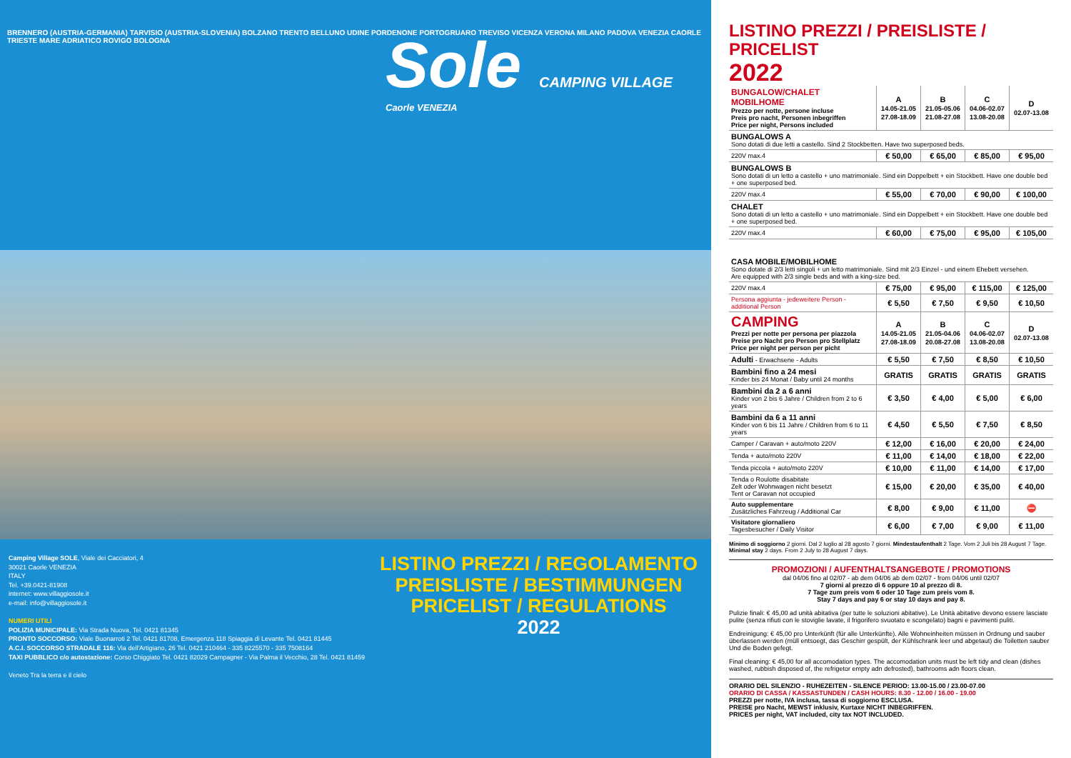BRENNERO (AUSTRIA-GERMANIA) TARVISIO (AUSTRIA-SLOVENIA) BOLZANO TRENTO BELLUNO UDINE PORDENONE PORTOGRUARO TREVISO VICENZA VERONA MILANO PADOVA VENEZIA CAORLE TRIESTE MARE ADRIATICO ROVIGO BOLOGNA
Sole CAMPING VILLAGE
Caorle VENEZIA
Camping Village SOLE, Viale dei Cacciatori, 4
30021 Caorle VENEZIA
ITALY
Tel. +39.0421-81908
internet: www.villaggiosole.it
e-mail: info@villaggiosole.it
NUMERI UTILI
POLIZIA MUNICIPALE: Via Strada Nuova, Tel. 0421 81345
PRONTO SOCCORSO: Viale Buonarroti 2 Tel. 0421 81708, Emergenza 118 Spiaggia di Levante Tel. 0421 81445
A.C.I. SOCCORSO STRADALE 116: Via dell'Artigiano, 26 Tel. 0421 210464 - 335 8225570 - 335 7508164
TAXI PUBBLICO c/o autostazione: Corso Chiggiato Tel. 0421 82029 Campagner - Via Palma il Vecchio, 28 Tel. 0421 81459
Veneto Tra la terra e il cielo
LISTINO PREZZI / REGOLAMENTO
PREISLISTE / BESTIMMUNGEN
PRICELIST / REGULATIONS
2022
LISTINO PREZZI / PREISLISTE / PRICELIST
2022
| BUNGALOW/CHALET MOBILHOME Prezzo per notte, persone incluse Preis pro nacht, Personen inbegriffen Price per night, Persons included | A 14.05-21.05 27.08-18.09 | B 21.05-05.06 21.08-27.08 | C 04.06-02.07 13.08-20.08 | D 02.07-13.08 |
| --- | --- | --- | --- | --- |
| BUNGALOWS A Sono dotati di due letti a castello. Sind 2 Stockbetten. Have two superposed beds. | | | | |
| 220V max.4 | € 50,00 | € 65,00 | € 85,00 | € 95,00 |
| BUNGALOWS B Sono dotati di un letto a castello + uno matrimoniale. Sind ein Doppelbett + ein Stockbett. Have one double bed + one superposed bed. | | | | |
| 220V max.4 | € 55,00 | € 70,00 | € 90,00 | € 100,00 |
| CHALET Sono dotati di un letto a castello + uno matrimoniale. Sind ein Doppelbett + ein Stockbett. Have one double bed + one superposed bed. | | | | |
| 220V max.4 | € 60,00 | € 75,00 | € 95,00 | € 105,00 |
| CASA MOBILE/MOBILHOME Sono dotate di 2/3 letti singoli + un letto matrimoniale. Sind mit 2/3 Einzel - und einem Ehebett versehen. Are equipped with 2/3 single beds and with a king-size bed. | | | | |
| 220V max.4 | € 75,00 | € 95,00 | € 115,00 | € 125,00 |
| Persona aggiunta - jedeweitere Person - additional Person | € 5,50 | € 7,50 | € 9,50 | € 10,50 |
| CAMPING Prezzi per notte per persona per piazzola Preise pro Nacht pro Person pro Stellplatz Price per night per person per picht | A 14.05-21.05 27.08-18.09 | B 21.05-04.06 20.08-27.08 | C 04.06-02.07 13.08-20.08 | D 02.07-13.08 |
| Adulti - Erwachsene - Adults | € 5,50 | € 7,50 | € 8,50 | € 10,50 |
| Bambini fino a 24 mesi Kinder bis 24 Monat / Baby until 24 months | GRATIS | GRATIS | GRATIS | GRATIS |
| Bambini da 2 a 6 anni Kinder von 2 bis 6 Jahre / Children from 2 to 6 years | € 3,50 | € 4,00 | € 5,00 | € 6,00 |
| Bambini da 6 a 11 anni Kinder von 6 bis 11 Jahre / Children from 6 to 11 years | € 4,50 | € 5,50 | € 7,50 | € 8,50 |
| Camper / Caravan + auto/moto 220V | € 12,00 | € 16,00 | € 20,00 | € 24,00 |
| Tenda + auto/moto 220V | € 11,00 | € 14,00 | € 18,00 | € 22,00 |
| Tenda piccola + auto/moto 220V | € 10,00 | € 11,00 | € 14,00 | € 17,00 |
| Tenda o Roulotte disabitate Zelt oder Wohnwagen nicht besetzt Tent or Caravan not occupied | € 15,00 | € 20,00 | € 35,00 | € 40,00 |
| Auto supplementare Zusätzliches Fahrzeug / Additional Car | € 8,00 | € 9,00 | € 11,00 | ⛔ |
| Visitatore giornaliero Tagesbesucher / Daily Visitor | € 6,00 | € 7,00 | € 9,00 | € 11,00 |
Minimo di soggiorno 2 giorni. Dal 2 luglio al 28 agosto 7 giorni. Mindestaufenthalt 2 Tage. Vom 2 Juli bis 28 August 7 Tage.
Minimal stay 2 days. From 2 July to 28 August 7 days.
PROMOZIONI / AUFENTHALTSANGEBOTE / PROMOTIONS
dal 04/06 fino al 02/07 - ab dem 04/06 ab dem 02/07 - from 04/06 until 02/07
7 giorni al prezzo di 6 oppure 10 al prezzo di 8.
7 Tage zum preis vom 6 oder 10 Tage zum preis vom 8.
Stay 7 days and pay 6 or stay 10 days and pay 8.
Pulizie finali: € 45,00 ad unità abitativa (per tutte le soluzioni abitative). Le Unità abitative devono essere lasciate pulite (senza rifiuti con le stoviglie lavate, il frigorifero svuotato e scongelato) bagni e pavimenti puliti.
Endreinigung: € 45,00 pro Unterkünft (für alle Unterkünfte). Alle Wohneinheiten müssen in Ordnung und sauber überlassen werden (müll entsoegt, das Geschirr gespült, der Kühlschrank leer und abgetaut) die Toiletten sauber Und die Boden gefegt.
Final cleaning: € 45,00 for all accomodation types. The accomodation units must be left tidy and clean (dishes washed, rubbish disposed of, the refrigetor empty adn defrosted), bathrooms adn floors clean.
ORARIO DEL SILENZIO - RUHEZEITEN - SILENCE PERIOD: 13.00-15.00 / 23.00-07.00
ORARIO DI CASSA / KASSASTUNDEN / CASH HOURS: 8.30 - 12.00 / 16.00 - 19.00
PREZZI per notte, IVA inclusa, tassa di soggiorno ESCLUSA.
PREISE pro Nacht, MEWST inklusiv, Kurtaxe NICHT INBEGRIFFEN.
PRICES per night, VAT included, city tax NOT INCLUDED.